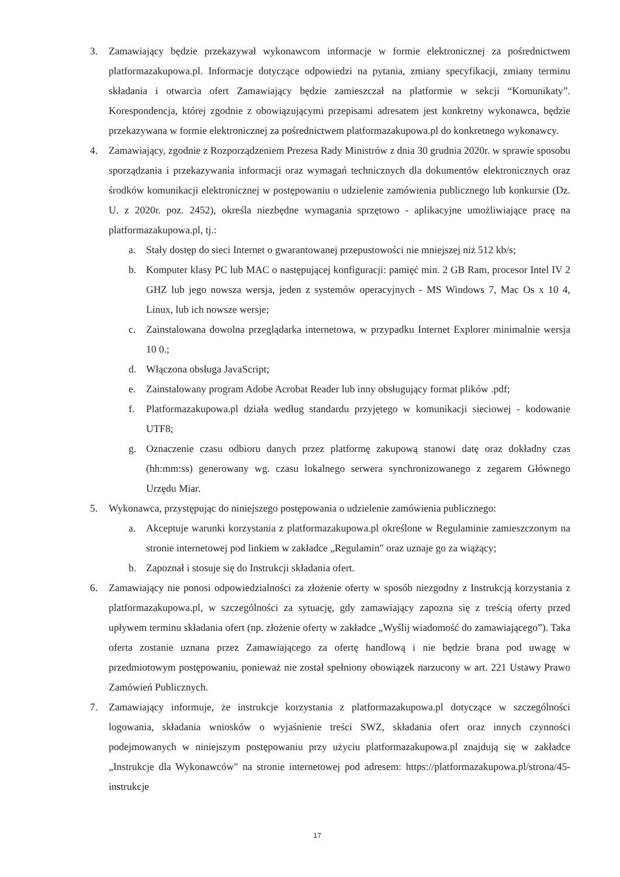3. Zamawiający będzie przekazywał wykonawcom informacje w formie elektronicznej za pośrednictwem platformazakupowa.pl. Informacje dotyczące odpowiedzi na pytania, zmiany specyfikacji, zmiany terminu składania i otwarcia ofert Zamawiający będzie zamieszczał na platformie w sekcji “Komunikaty”. Korespondencja, której zgodnie z obowiązującymi przepisami adresatem jest konkretny wykonawca, będzie przekazywana w formie elektronicznej za pośrednictwem platformazakupowa.pl do konkretnego wykonawcy.
4. Zamawiający, zgodnie z Rozporządzeniem Prezesa Rady Ministrów z dnia 30 grudnia 2020r. w sprawie sposobu sporządzania i przekazywania informacji oraz wymagań technicznych dla dokumentów elektronicznych oraz środków komunikacji elektronicznej w postępowaniu o udzielenie zamówienia publicznego lub konkursie (Dz. U. z 2020r. poz. 2452), określa niezbędne wymagania sprzętowo - aplikacyjne umożliwiające pracę na platformazakupowa.pl, tj.:
a. Stały dostęp do sieci Internet o gwarantowanej przepustowości nie mniejszej niż 512 kb/s;
b. Komputer klasy PC lub MAC o następującej konfiguracji: pamięć min. 2 GB Ram, procesor Intel IV 2 GHZ lub jego nowsza wersja, jeden z systemów operacyjnych - MS Windows 7, Mac Os x 10 4, Linux, lub ich nowsze wersje;
c. Zainstalowana dowolna przeglądarka internetowa, w przypadku Internet Explorer minimalnie wersja 10 0.;
d. Włączona obsługa JavaScript;
e. Zainstalowany program Adobe Acrobat Reader lub inny obsługujący format plików .pdf;
f. Platformazakupowa.pl działa według standardu przyjętego w komunikacji sieciowej - kodowanie UTF8;
g. Oznaczenie czasu odbioru danych przez platformę zakupową stanowi datę oraz dokładny czas (hh:mm:ss) generowany wg. czasu lokalnego serwera synchronizowanego z zegarem Głównego Urzędu Miar.
5. Wykonawca, przystępując do niniejszego postępowania o udzielenie zamówienia publicznego:
a. Akceptuje warunki korzystania z platformazakupowa.pl określone w Regulaminie zamieszczonym na stronie internetowej pod linkiem w zakładce „Regulamin" oraz uznaje go za wiążący;
b. Zapoznał i stosuje się do Instrukcji składania ofert.
6. Zamawiający nie ponosi odpowiedzialności za złożenie oferty w sposób niezgodny z Instrukcją korzystania z platformazakupowa.pl, w szczególności za sytuację, gdy zamawiający zapozna się z treścią oferty przed upływem terminu składania ofert (np. złożenie oferty w zakładce „Wyślij wiadomość do zamawiającego”). Taka oferta zostanie uznana przez Zamawiającego za ofertę handlową i nie będzie brana pod uwagę w przedmiotowym postępowaniu, ponieważ nie został spełniony obowiązek narzucony w art. 221 Ustawy Prawo Zamówień Publicznych.
7. Zamawiający informuje, że instrukcje korzystania z platformazakupowa.pl dotyczące w szczególności logowania, składania wniosków o wyjaśnienie treści SWZ, składania ofert oraz innych czynności podejmowanych w niniejszym postępowaniu przy użyciu platformazakupowa.pl znajdują się w zakładce „Instrukcje dla Wykonawców" na stronie internetowej pod adresem: https://platformazakupowa.pl/strona/45-instrukcje
17